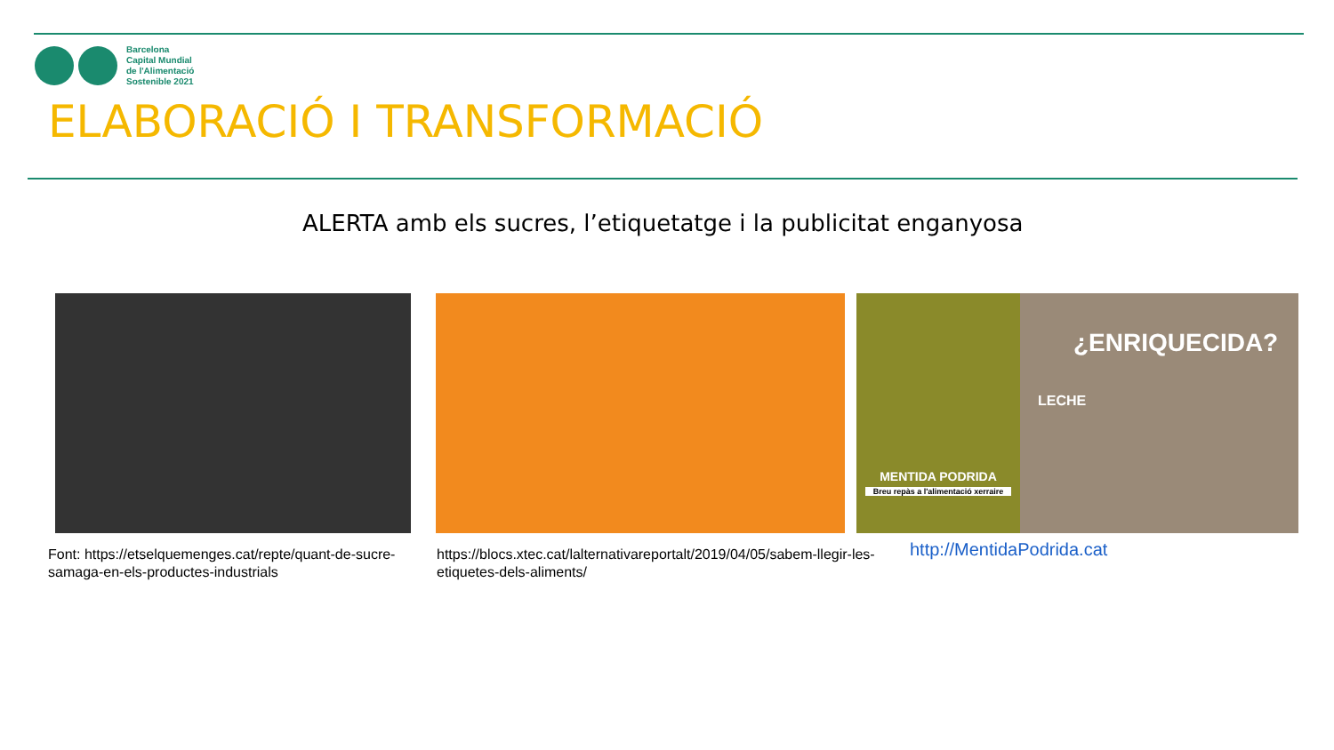Barcelona
Capital Mundial
de l'Alimentació
Sostenible 2021
ELABORACIÓ I TRANSFORMACIÓ
ALERTA amb els sucres, l’etiquetatge i la publicitat enganyosa
MENTIDA PODRIDA
Breu repàs a l'alimentació xerraire
¿ENRIQUECIDA?
LECHE
Font: https://etselquemenges.cat/repte/quant-de-sucre-samaga-en-els-productes-industrials
https://blocs.xtec.cat/lalternativareportalt/2019/04/05/sabem-llegir-les-etiquetes-dels-aliments/
http://MentidaPodrida.cat